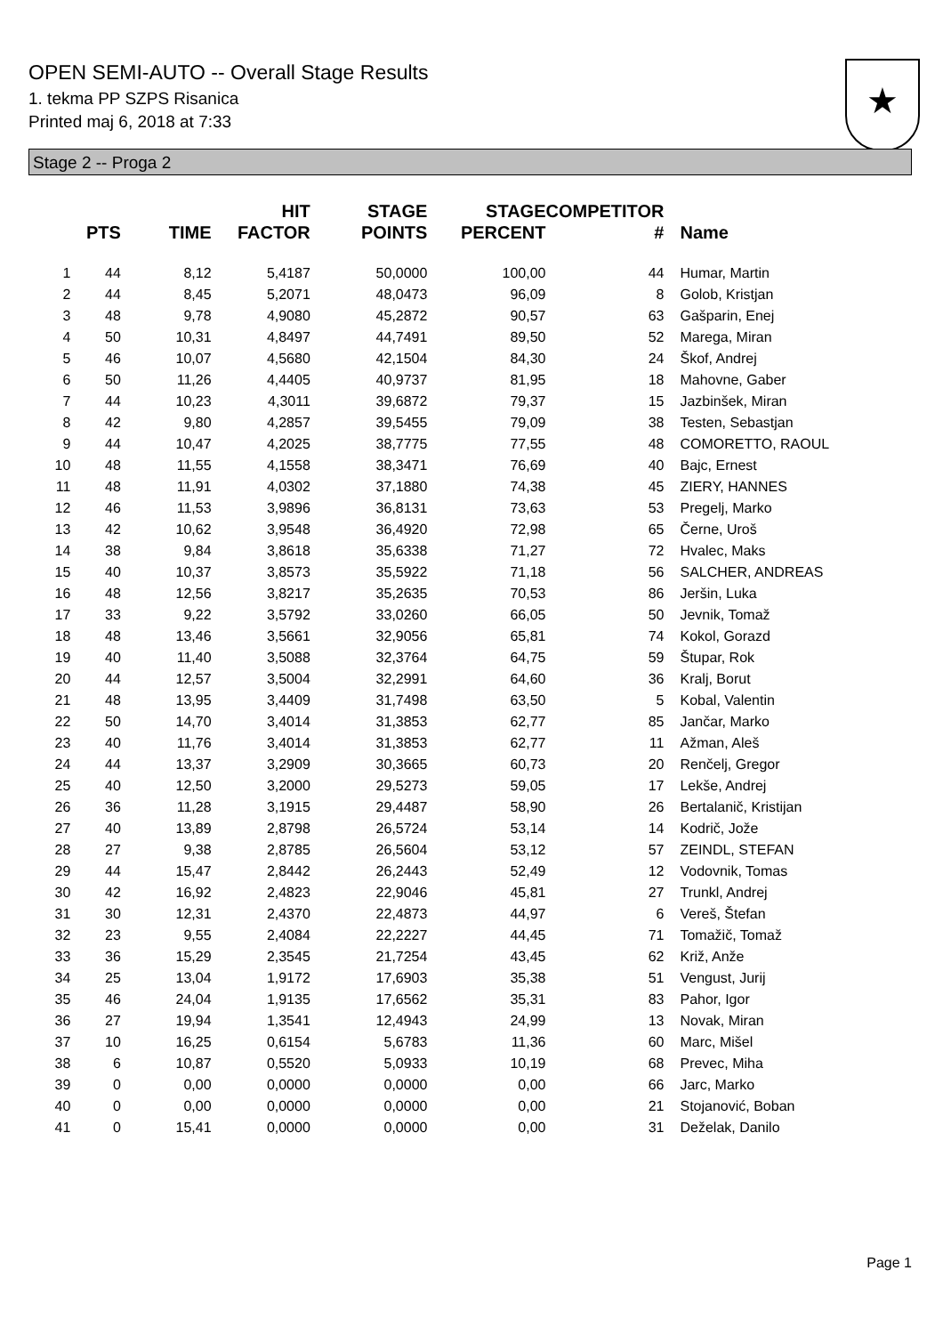OPEN SEMI-AUTO -- Overall Stage Results
1. tekma PP SZPS Risanica
Printed maj 6, 2018 at 7:33
★
Stage 2 -- Proga 2
| | PTS | TIME | HIT FACTOR | STAGE POINTS | STAGE PERCENT | COMPETITOR # | Name |
| --- | --- | --- | --- | --- | --- | --- | --- |
| 1 | 44 | 8,12 | 5,4187 | 50,0000 | 100,00 | 44 | Humar, Martin |
| 2 | 44 | 8,45 | 5,2071 | 48,0473 | 96,09 | 8 | Golob, Kristjan |
| 3 | 48 | 9,78 | 4,9080 | 45,2872 | 90,57 | 63 | Gašparin, Enej |
| 4 | 50 | 10,31 | 4,8497 | 44,7491 | 89,50 | 52 | Marega, Miran |
| 5 | 46 | 10,07 | 4,5680 | 42,1504 | 84,30 | 24 | Škof, Andrej |
| 6 | 50 | 11,26 | 4,4405 | 40,9737 | 81,95 | 18 | Mahovne, Gaber |
| 7 | 44 | 10,23 | 4,3011 | 39,6872 | 79,37 | 15 | Jazbinšek, Miran |
| 8 | 42 | 9,80 | 4,2857 | 39,5455 | 79,09 | 38 | Testen, Sebastjan |
| 9 | 44 | 10,47 | 4,2025 | 38,7775 | 77,55 | 48 | COMORETTO, RAOUL |
| 10 | 48 | 11,55 | 4,1558 | 38,3471 | 76,69 | 40 | Bajc, Ernest |
| 11 | 48 | 11,91 | 4,0302 | 37,1880 | 74,38 | 45 | ZIERY, HANNES |
| 12 | 46 | 11,53 | 3,9896 | 36,8131 | 73,63 | 53 | Pregelj, Marko |
| 13 | 42 | 10,62 | 3,9548 | 36,4920 | 72,98 | 65 | Černe, Uroš |
| 14 | 38 | 9,84 | 3,8618 | 35,6338 | 71,27 | 72 | Hvalec, Maks |
| 15 | 40 | 10,37 | 3,8573 | 35,5922 | 71,18 | 56 | SALCHER, ANDREAS |
| 16 | 48 | 12,56 | 3,8217 | 35,2635 | 70,53 | 86 | Jeršin, Luka |
| 17 | 33 | 9,22 | 3,5792 | 33,0260 | 66,05 | 50 | Jevnik, Tomaž |
| 18 | 48 | 13,46 | 3,5661 | 32,9056 | 65,81 | 74 | Kokol, Gorazd |
| 19 | 40 | 11,40 | 3,5088 | 32,3764 | 64,75 | 59 | Štupar, Rok |
| 20 | 44 | 12,57 | 3,5004 | 32,2991 | 64,60 | 36 | Kralj, Borut |
| 21 | 48 | 13,95 | 3,4409 | 31,7498 | 63,50 | 5 | Kobal, Valentin |
| 22 | 50 | 14,70 | 3,4014 | 31,3853 | 62,77 | 85 | Jančar, Marko |
| 23 | 40 | 11,76 | 3,4014 | 31,3853 | 62,77 | 11 | Ažman, Aleš |
| 24 | 44 | 13,37 | 3,2909 | 30,3665 | 60,73 | 20 | Renčelj, Gregor |
| 25 | 40 | 12,50 | 3,2000 | 29,5273 | 59,05 | 17 | Lekše, Andrej |
| 26 | 36 | 11,28 | 3,1915 | 29,4487 | 58,90 | 26 | Bertalanič, Kristijan |
| 27 | 40 | 13,89 | 2,8798 | 26,5724 | 53,14 | 14 | Kodrič, Jože |
| 28 | 27 | 9,38 | 2,8785 | 26,5604 | 53,12 | 57 | ZEINDL, STEFAN |
| 29 | 44 | 15,47 | 2,8442 | 26,2443 | 52,49 | 12 | Vodovnik, Tomas |
| 30 | 42 | 16,92 | 2,4823 | 22,9046 | 45,81 | 27 | Trunkl, Andrej |
| 31 | 30 | 12,31 | 2,4370 | 22,4873 | 44,97 | 6 | Vereš, Štefan |
| 32 | 23 | 9,55 | 2,4084 | 22,2227 | 44,45 | 71 | Tomažič, Tomaž |
| 33 | 36 | 15,29 | 2,3545 | 21,7254 | 43,45 | 62 | Križ, Anže |
| 34 | 25 | 13,04 | 1,9172 | 17,6903 | 35,38 | 51 | Vengust, Jurij |
| 35 | 46 | 24,04 | 1,9135 | 17,6562 | 35,31 | 83 | Pahor, Igor |
| 36 | 27 | 19,94 | 1,3541 | 12,4943 | 24,99 | 13 | Novak, Miran |
| 37 | 10 | 16,25 | 0,6154 | 5,6783 | 11,36 | 60 | Marc, Mišel |
| 38 | 6 | 10,87 | 0,5520 | 5,0933 | 10,19 | 68 | Prevec, Miha |
| 39 | 0 | 0,00 | 0,0000 | 0,0000 | 0,00 | 66 | Jarc, Marko |
| 40 | 0 | 0,00 | 0,0000 | 0,0000 | 0,00 | 21 | Stojanović, Boban |
| 41 | 0 | 15,41 | 0,0000 | 0,0000 | 0,00 | 31 | Deželak, Danilo |
Page 1